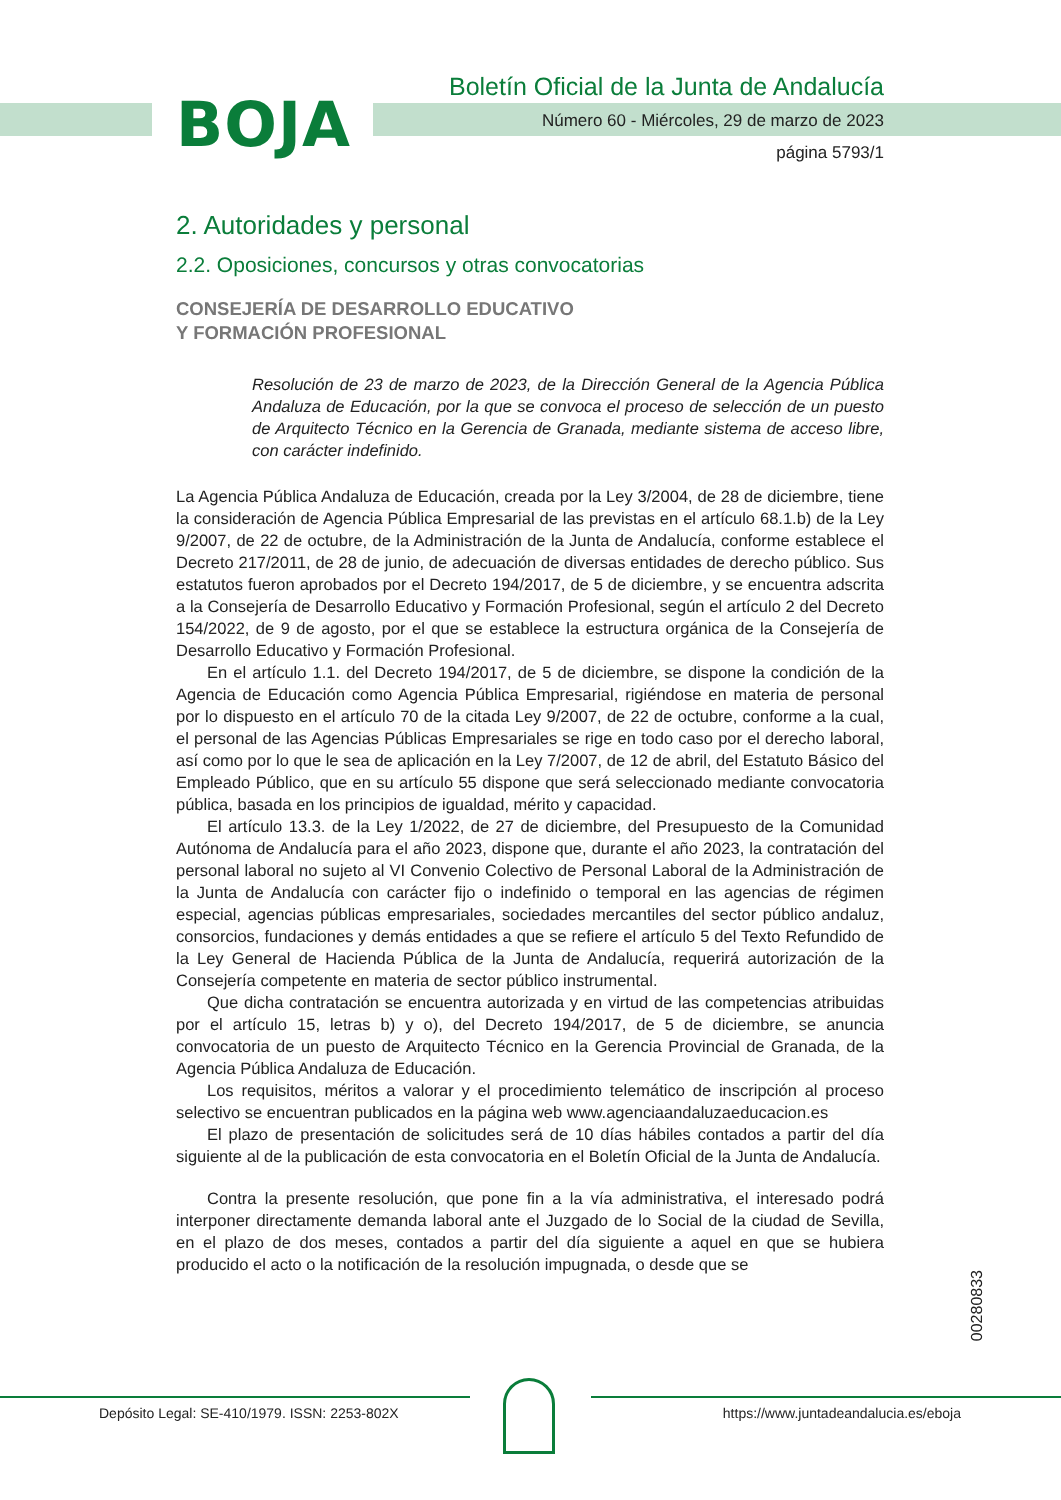BOJA
Boletín Oficial de la Junta de Andalucía
Número 60 - Miércoles, 29 de marzo de 2023
página 5793/1
2. Autoridades y personal
2.2. Oposiciones, concursos y otras convocatorias
CONSEJERÍA DE DESARROLLO EDUCATIVO
Y FORMACIÓN PROFESIONAL
Resolución de 23 de marzo de 2023, de la Dirección General de la Agencia Pública Andaluza de Educación, por la que se convoca el proceso de selección de un puesto de Arquitecto Técnico en la Gerencia de Granada, mediante sistema de acceso libre, con carácter indefinido.
La Agencia Pública Andaluza de Educación, creada por la Ley 3/2004, de 28 de diciembre, tiene la consideración de Agencia Pública Empresarial de las previstas en el artículo 68.1.b) de la Ley 9/2007, de 22 de octubre, de la Administración de la Junta de Andalucía, conforme establece el Decreto 217/2011, de 28 de junio, de adecuación de diversas entidades de derecho público. Sus estatutos fueron aprobados por el Decreto 194/2017, de 5 de diciembre, y se encuentra adscrita a la Consejería de Desarrollo Educativo y Formación Profesional, según el artículo 2 del Decreto 154/2022, de 9 de agosto, por el que se establece la estructura orgánica de la Consejería de Desarrollo Educativo y Formación Profesional.
En el artículo 1.1. del Decreto 194/2017, de 5 de diciembre, se dispone la condición de la Agencia de Educación como Agencia Pública Empresarial, rigiéndose en materia de personal por lo dispuesto en el artículo 70 de la citada Ley 9/2007, de 22 de octubre, conforme a la cual, el personal de las Agencias Públicas Empresariales se rige en todo caso por el derecho laboral, así como por lo que le sea de aplicación en la Ley 7/2007, de 12 de abril, del Estatuto Básico del Empleado Público, que en su artículo 55 dispone que será seleccionado mediante convocatoria pública, basada en los principios de igualdad, mérito y capacidad.
El artículo 13.3. de la Ley 1/2022, de 27 de diciembre, del Presupuesto de la Comunidad Autónoma de Andalucía para el año 2023, dispone que, durante el año 2023, la contratación del personal laboral no sujeto al VI Convenio Colectivo de Personal Laboral de la Administración de la Junta de Andalucía con carácter fijo o indefinido o temporal en las agencias de régimen especial, agencias públicas empresariales, sociedades mercantiles del sector público andaluz, consorcios, fundaciones y demás entidades a que se refiere el artículo 5 del Texto Refundido de la Ley General de Hacienda Pública de la Junta de Andalucía, requerirá autorización de la Consejería competente en materia de sector público instrumental.
Que dicha contratación se encuentra autorizada y en virtud de las competencias atribuidas por el artículo 15, letras b) y o), del Decreto 194/2017, de 5 de diciembre, se anuncia convocatoria de un puesto de Arquitecto Técnico en la Gerencia Provincial de Granada, de la Agencia Pública Andaluza de Educación.
Los requisitos, méritos a valorar y el procedimiento telemático de inscripción al proceso selectivo se encuentran publicados en la página web www.agenciaandaluzaeducacion.es
El plazo de presentación de solicitudes será de 10 días hábiles contados a partir del día siguiente al de la publicación de esta convocatoria en el Boletín Oficial de la Junta de Andalucía.
Contra la presente resolución, que pone fin a la vía administrativa, el interesado podrá interponer directamente demanda laboral ante el Juzgado de lo Social de la ciudad de Sevilla, en el plazo de dos meses, contados a partir del día siguiente a aquel en que se hubiera producido el acto o la notificación de la resolución impugnada, o desde que se
00280833
Depósito Legal: SE-410/1979. ISSN: 2253-802X
https://www.juntadeandalucia.es/eboja